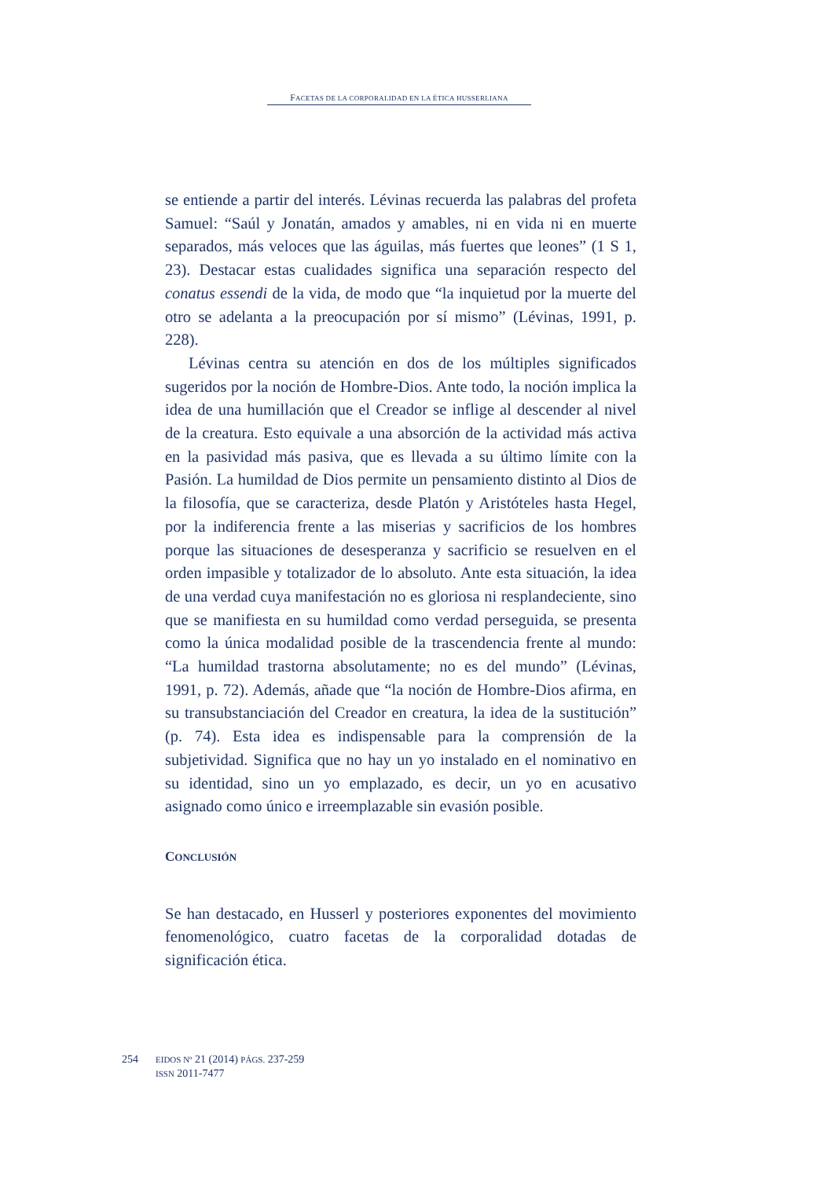FACETAS DE LA CORPORALIDAD EN LA ÉTICA HUSSERLIANA
se entiende a partir del interés. Lévinas recuerda las palabras del profeta Samuel: “Saúl y Jonatán, amados y amables, ni en vida ni en muerte separados, más veloces que las águilas, más fuertes que leones” (1 S 1, 23). Destacar estas cualidades significa una separación respecto del conatus essendi de la vida, de modo que “la inquietud por la muerte del otro se adelanta a la preocupación por sí mismo” (Lévinas, 1991, p. 228).
Lévinas centra su atención en dos de los múltiples significados sugeridos por la noción de Hombre-Dios. Ante todo, la noción implica la idea de una humillación que el Creador se inflige al descender al nivel de la creatura. Esto equivale a una absorción de la actividad más activa en la pasividad más pasiva, que es llevada a su último límite con la Pasión. La humildad de Dios permite un pensamiento distinto al Dios de la filosofía, que se caracteriza, desde Platón y Aristóteles hasta Hegel, por la indiferencia frente a las miserias y sacrificios de los hombres porque las situaciones de desesperanza y sacrificio se resuelven en el orden impasible y totalizador de lo absoluto. Ante esta situación, la idea de una verdad cuya manifestación no es gloriosa ni resplandeciente, sino que se manifiesta en su humildad como verdad perseguida, se presenta como la única modalidad posible de la trascendencia frente al mundo: “La humildad trastorna absolutamente; no es del mundo” (Lévinas, 1991, p. 72). Además, añade que “la noción de Hombre-Dios afirma, en su transubstanciación del Creador en creatura, la idea de la sustitución” (p. 74). Esta idea es indispensable para la comprensión de la subjetividad. Significa que no hay un yo instalado en el nominativo en su identidad, sino un yo emplazado, es decir, un yo en acusativo asignado como único e irreemplazable sin evasión posible.
CONCLUSIÓN
Se han destacado, en Husserl y posteriores exponentes del movimiento fenomenológico, cuatro facetas de la corporalidad dotadas de significación ética.
254
EIDOS Nº 21 (2014) PÁGS. 237-259
ISSN 2011-7477